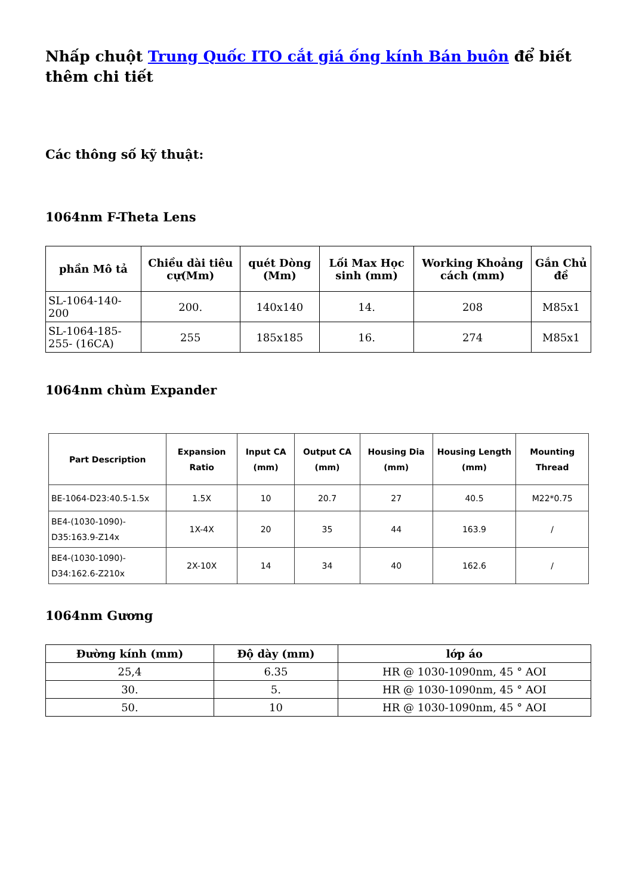Nhấp chuột Trung Quốc ITO cắt giá ống kính Bán buôn để biết thêm chi tiết
Các thông số kỹ thuật:
1064nm F-Theta Lens
| phần Mô tả | Chiều dài tiêu cự(Mm) | quét Dòng (Mm) | Lối Max Học sinh (mm) | Working Khoảng cách (mm) | Gắn Chủ đề |
| --- | --- | --- | --- | --- | --- |
| SL-1064-140-200 | 200. | 140x140 | 14. | 208 | M85x1 |
| SL-1064-185-255- (16CA) | 255 | 185x185 | 16. | 274 | M85x1 |
1064nm chùm Expander
| Part Description | Expansion Ratio | Input CA (mm) | Output CA (mm) | Housing Dia (mm) | Housing Length (mm) | Mounting Thread |
| --- | --- | --- | --- | --- | --- | --- |
| BE-1064-D23:40.5-1.5x | 1.5X | 10 | 20.7 | 27 | 40.5 | M22*0.75 |
| BE4-(1030-1090)-D35:163.9-Z14x | 1X-4X | 20 | 35 | 44 | 163.9 | / |
| BE4-(1030-1090)-D34:162.6-Z210x | 2X-10X | 14 | 34 | 40 | 162.6 | / |
1064nm Gương
| Đường kính (mm) | Độ dày (mm) | lớp áo |
| --- | --- | --- |
| 25,4 | 6.35 | HR @ 1030-1090nm, 45 ° AOI |
| 30. | 5. | HR @ 1030-1090nm, 45 ° AOI |
| 50. | 10 | HR @ 1030-1090nm, 45 ° AOI |